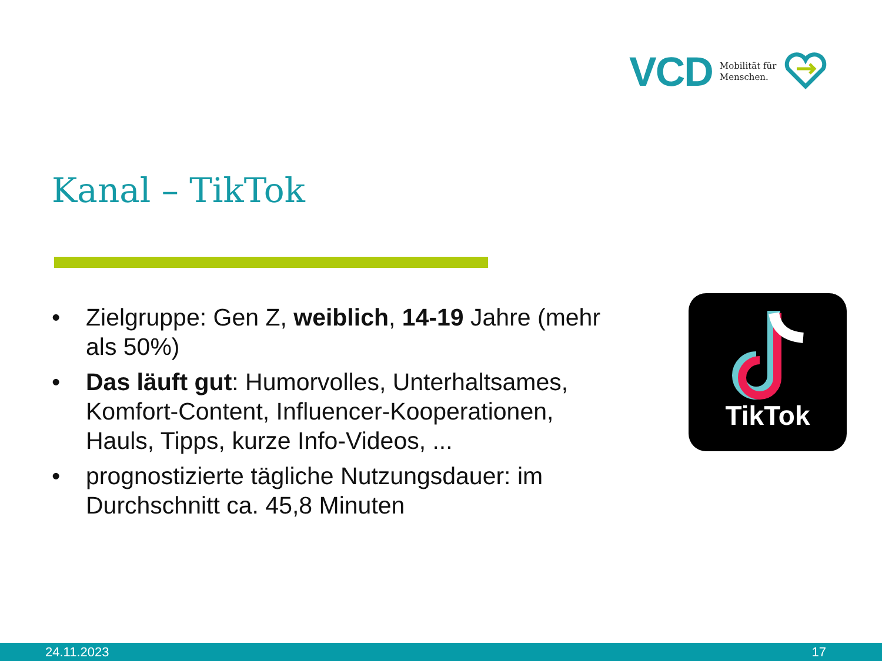VCD Mobilität für
Menschen.
Kanal – TikTok
• Zielgruppe: Gen Z, weiblich, 14-19 Jahre (mehr als 50%)
• Das läuft gut: Humorvolles, Unterhaltsames, Komfort-Content, Influencer-Kooperationen, Hauls, Tipps, kurze Info-Videos, ...
• prognostizierte tägliche Nutzungsdauer: im Durchschnitt ca. 45,8 Minuten
TikTok
24.11.2023 17